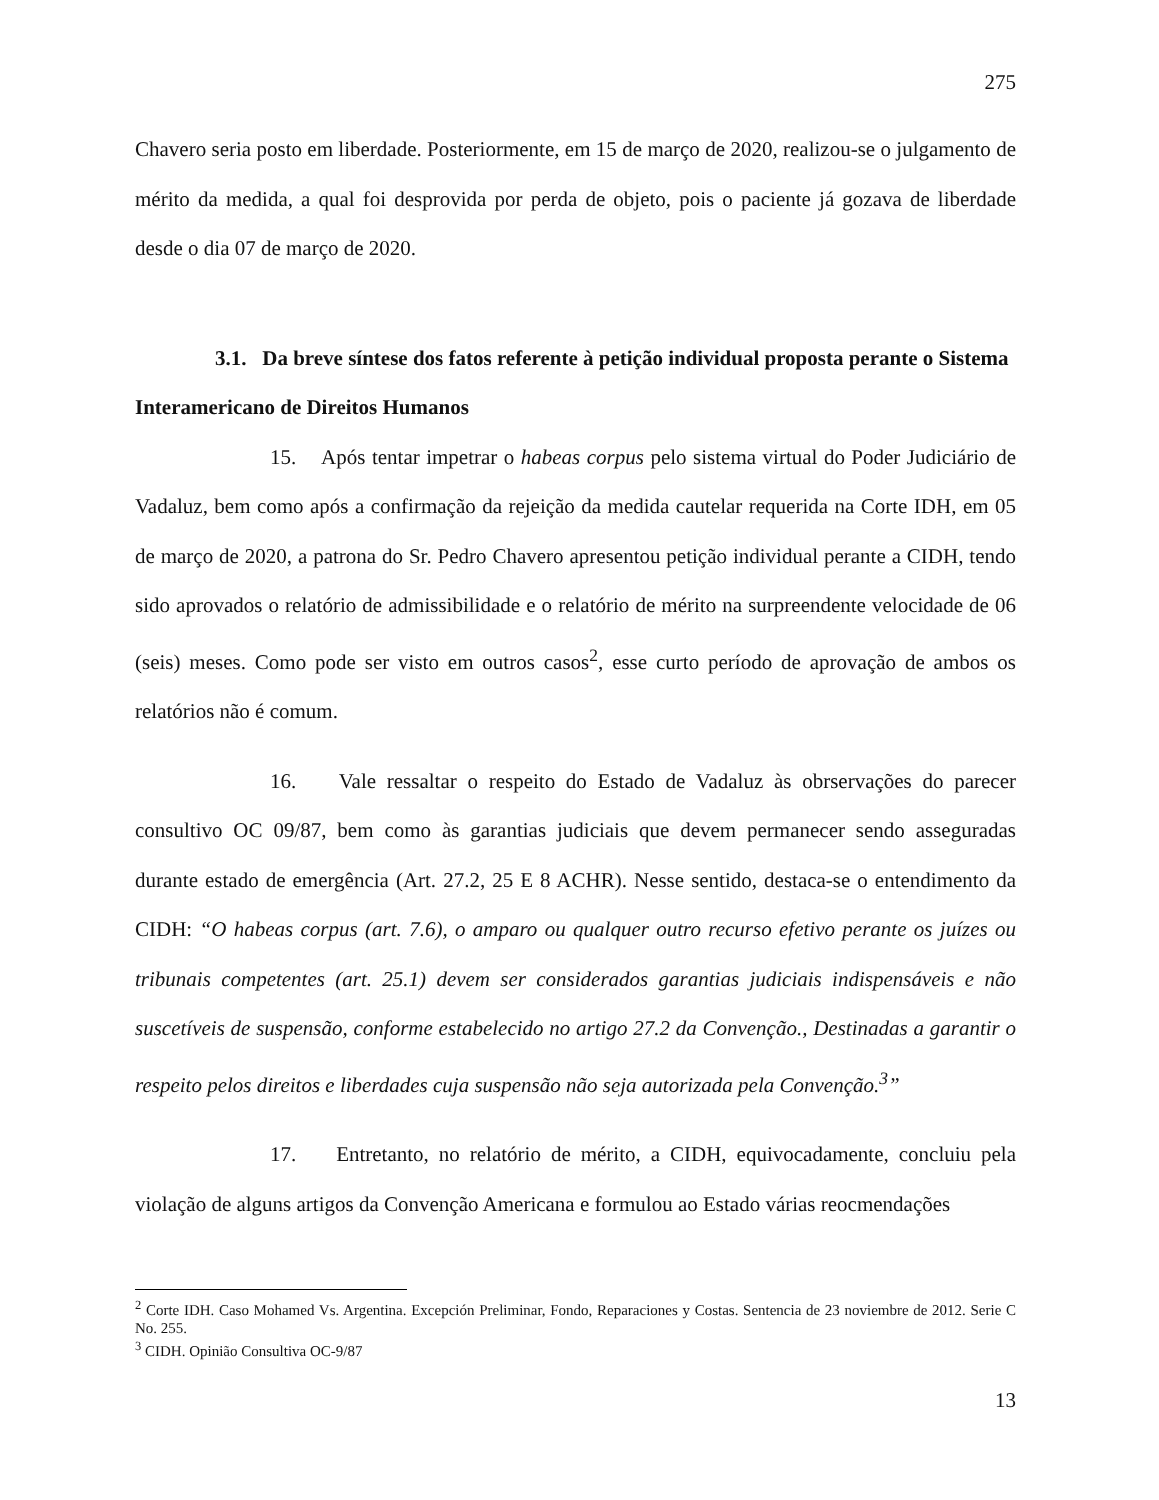275
Chavero seria posto em liberdade. Posteriormente, em 15 de março de 2020, realizou-se o julgamento de mérito da medida, a qual foi desprovida por perda de objeto, pois o paciente já gozava de liberdade desde o dia 07 de março de 2020.
3.1. Da breve síntese dos fatos referente à petição individual proposta perante o Sistema Interamericano de Direitos Humanos
15. Após tentar impetrar o habeas corpus pelo sistema virtual do Poder Judiciário de Vadaluz, bem como após a confirmação da rejeição da medida cautelar requerida na Corte IDH, em 05 de março de 2020, a patrona do Sr. Pedro Chavero apresentou petição individual perante a CIDH, tendo sido aprovados o relatório de admissibilidade e o relatório de mérito na surpreendente velocidade de 06 (seis) meses. Como pode ser visto em outros casos<sup>2</sup>, esse curto período de aprovação de ambos os relatórios não é comum.
16. Vale ressaltar o respeito do Estado de Vadaluz às obrservações do parecer consultivo OC 09/87, bem como às garantias judiciais que devem permanecer sendo asseguradas durante estado de emergência (Art. 27.2, 25 E 8 ACHR). Nesse sentido, destaca-se o entendimento da CIDH: “O habeas corpus (art. 7.6), o amparo ou qualquer outro recurso efetivo perante os juízes ou tribunais competentes (art. 25.1) devem ser considerados garantias judiciais indispensáveis e não suscetíveis de suspensão, conforme estabelecido no artigo 27.2 da Convenção., Destinadas a garantir o respeito pelos direitos e liberdades cuja suspensão não seja autorizada pela Convenção.<sup>3</sup>”
17. Entretanto, no relatório de mérito, a CIDH, equivocadamente, concluiu pela violação de alguns artigos da Convenção Americana e formulou ao Estado várias reocmendações
<sup>2</sup> Corte IDH. Caso Mohamed Vs. Argentina. Excepción Preliminar, Fondo, Reparaciones y Costas. Sentencia de 23 noviembre de 2012. Serie C No. 255.
<sup>3</sup> CIDH. Opinião Consultiva OC-9/87
13